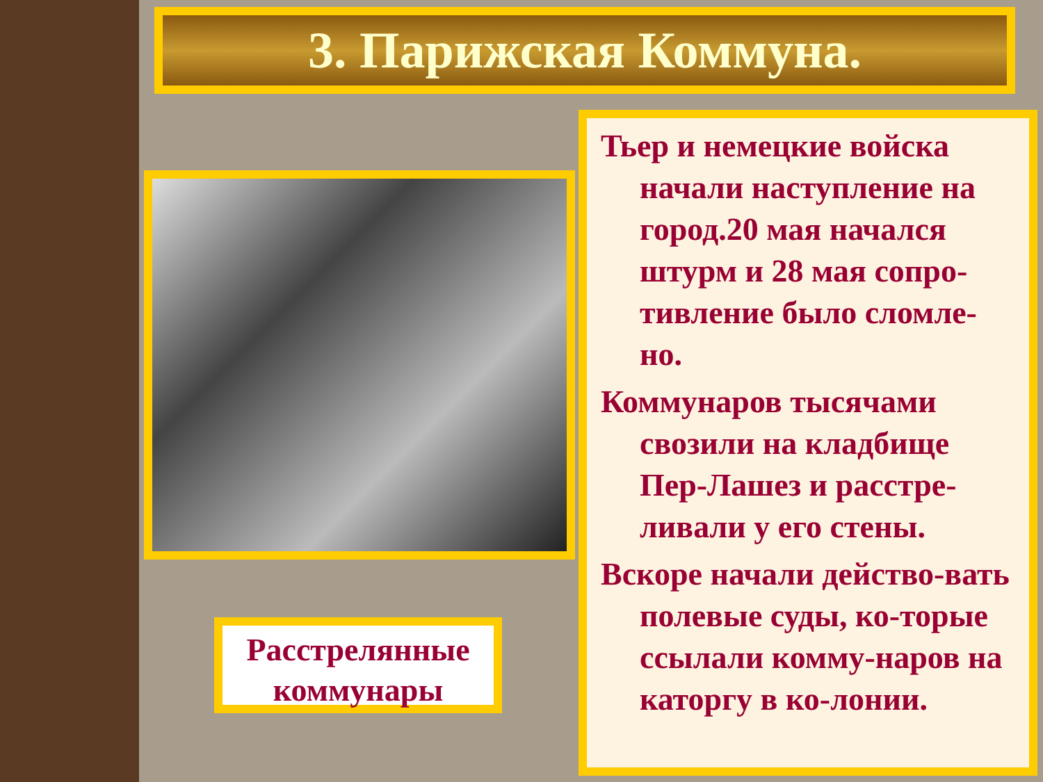3. Парижская Коммуна.
Расстрелянные коммунары
Тьер и немецкие войска начали наступление на город.20 мая начался штурм и 28 мая сопро-тивление было сломле-но.
Коммунаров тысячами свозили на кладбище Пер-Лашез и расстре-ливали у его стены.
Вскоре начали действо-вать полевые суды, ко-торые ссылали комму-наров на каторгу в ко-лонии.